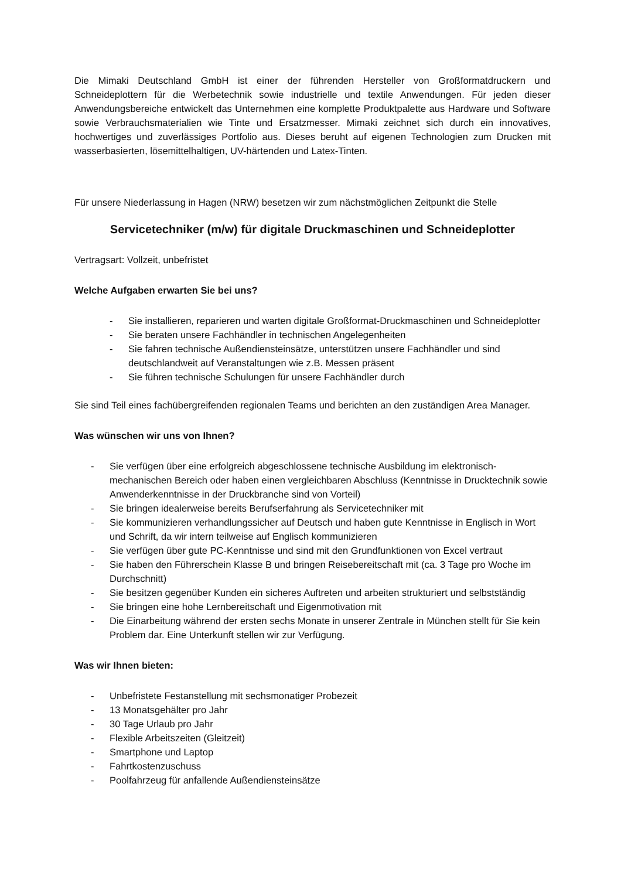Die Mimaki Deutschland GmbH ist einer der führenden Hersteller von Großformatdruckern und Schneideplottern für die Werbetechnik sowie industrielle und textile Anwendungen. Für jeden dieser Anwendungsbereiche entwickelt das Unternehmen eine komplette Produktpalette aus Hardware und Software sowie Verbrauchsmaterialien wie Tinte und Ersatzmesser. Mimaki zeichnet sich durch ein innovatives, hochwertiges und zuverlässiges Portfolio aus. Dieses beruht auf eigenen Technologien zum Drucken mit wasserbasierten, lösemittelhaltigen, UV-härtenden und Latex-Tinten.
Für unsere Niederlassung in Hagen (NRW) besetzen wir zum nächstmöglichen Zeitpunkt die Stelle
Servicetechniker (m/w) für digitale Druckmaschinen und Schneideplotter
Vertragsart: Vollzeit, unbefristet
Welche Aufgaben erwarten Sie bei uns?
- Sie installieren, reparieren und warten digitale Großformat-Druckmaschinen und Schneideplotter
- Sie beraten unsere Fachhändler in technischen Angelegenheiten
- Sie fahren technische Außendiensteinsätze, unterstützen unsere Fachhändler und sind deutschlandweit auf Veranstaltungen wie z.B. Messen präsent
- Sie führen technische Schulungen für unsere Fachhändler durch
Sie sind Teil eines fachübergreifenden regionalen Teams und berichten an den zuständigen Area Manager.
Was wünschen wir uns von Ihnen?
- Sie verfügen über eine erfolgreich abgeschlossene technische Ausbildung im elektronisch-mechanischen Bereich oder haben einen vergleichbaren Abschluss (Kenntnisse in Drucktechnik sowie Anwenderkenntnisse in der Druckbranche sind von Vorteil)
- Sie bringen idealerweise bereits Berufserfahrung als Servicetechniker mit
- Sie kommunizieren verhandlungssicher auf Deutsch und haben gute Kenntnisse in Englisch in Wort und Schrift, da wir intern teilweise auf Englisch kommunizieren
- Sie verfügen über gute PC-Kenntnisse und sind mit den Grundfunktionen von Excel vertraut
- Sie haben den Führerschein Klasse B und bringen Reisebereitschaft mit (ca. 3 Tage pro Woche im Durchschnitt)
- Sie besitzen gegenüber Kunden ein sicheres Auftreten und arbeiten strukturiert und selbstständig
- Sie bringen eine hohe Lernbereitschaft und Eigenmotivation mit
- Die Einarbeitung während der ersten sechs Monate in unserer Zentrale in München stellt für Sie kein Problem dar. Eine Unterkunft stellen wir zur Verfügung.
Was wir Ihnen bieten:
- Unbefristete Festanstellung mit sechsmonatiger Probezeit
- 13 Monatsgehälter pro Jahr
- 30 Tage Urlaub pro Jahr
- Flexible Arbeitszeiten (Gleitzeit)
- Smartphone und Laptop
- Fahrtkostenzuschuss
- Poolfahrzeug für anfallende Außendiensteinsätze